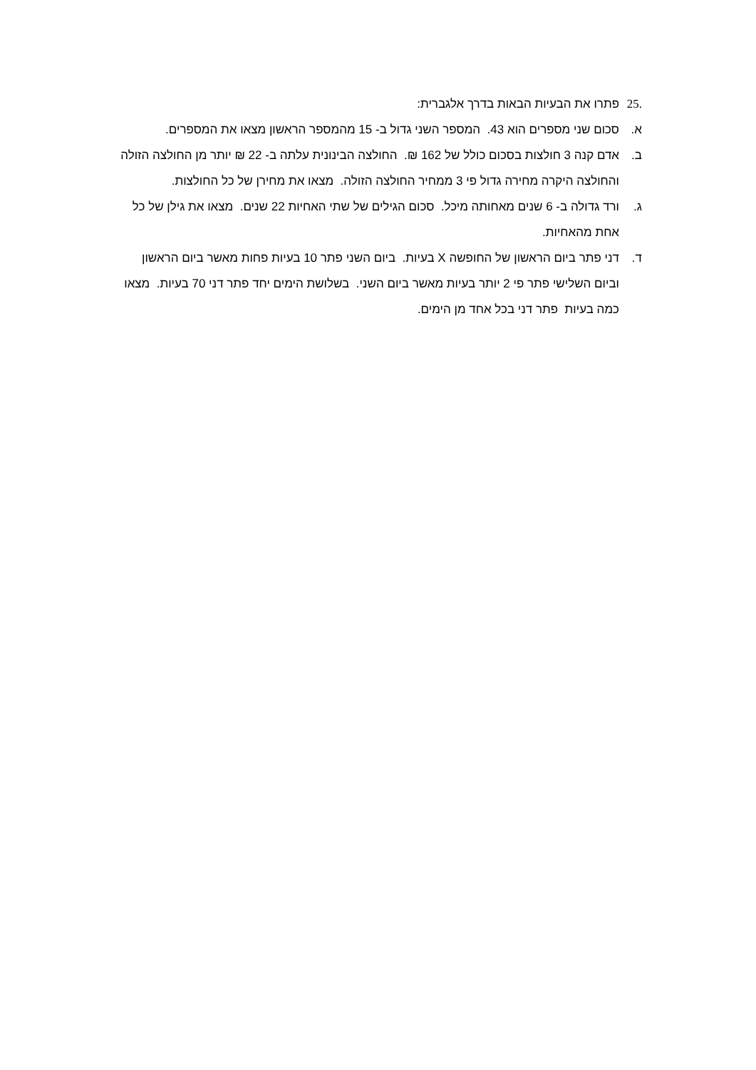.25 פתרו את הבעיות הבאות בדרך אלגברית:
א. סכום שני מספרים הוא 43. המספר השני גדול ב- 15 מהמספר הראשון מצאו את המספרים.
ב. אדם קנה 3 חולצות בסכום כולל של 162 ₪. החולצה הבינונית עלתה ב- 22 ₪ יותר מן החולצה הזולה והחולצה היקרה מחירה גדול פי 3 ממחיר החולצה הזולה. מצאו את מחירן של כל החולצות.
ג. ורד גדולה ב- 6 שנים מאחותה מיכל. סכום הגילים של שתי האחיות 22 שנים. מצאו את גילן של כל אחת מהאחיות.
ד. דני פתר ביום הראשון של החופשה X בעיות. ביום השני פתר 10 בעיות פחות מאשר ביום הראשון וביום השלישי פתר פי 2 יותר בעיות מאשר ביום השני. בשלושת הימים יחד פתר דני 70 בעיות. מצאו כמה בעיות פתר דני בכל אחד מן הימים.